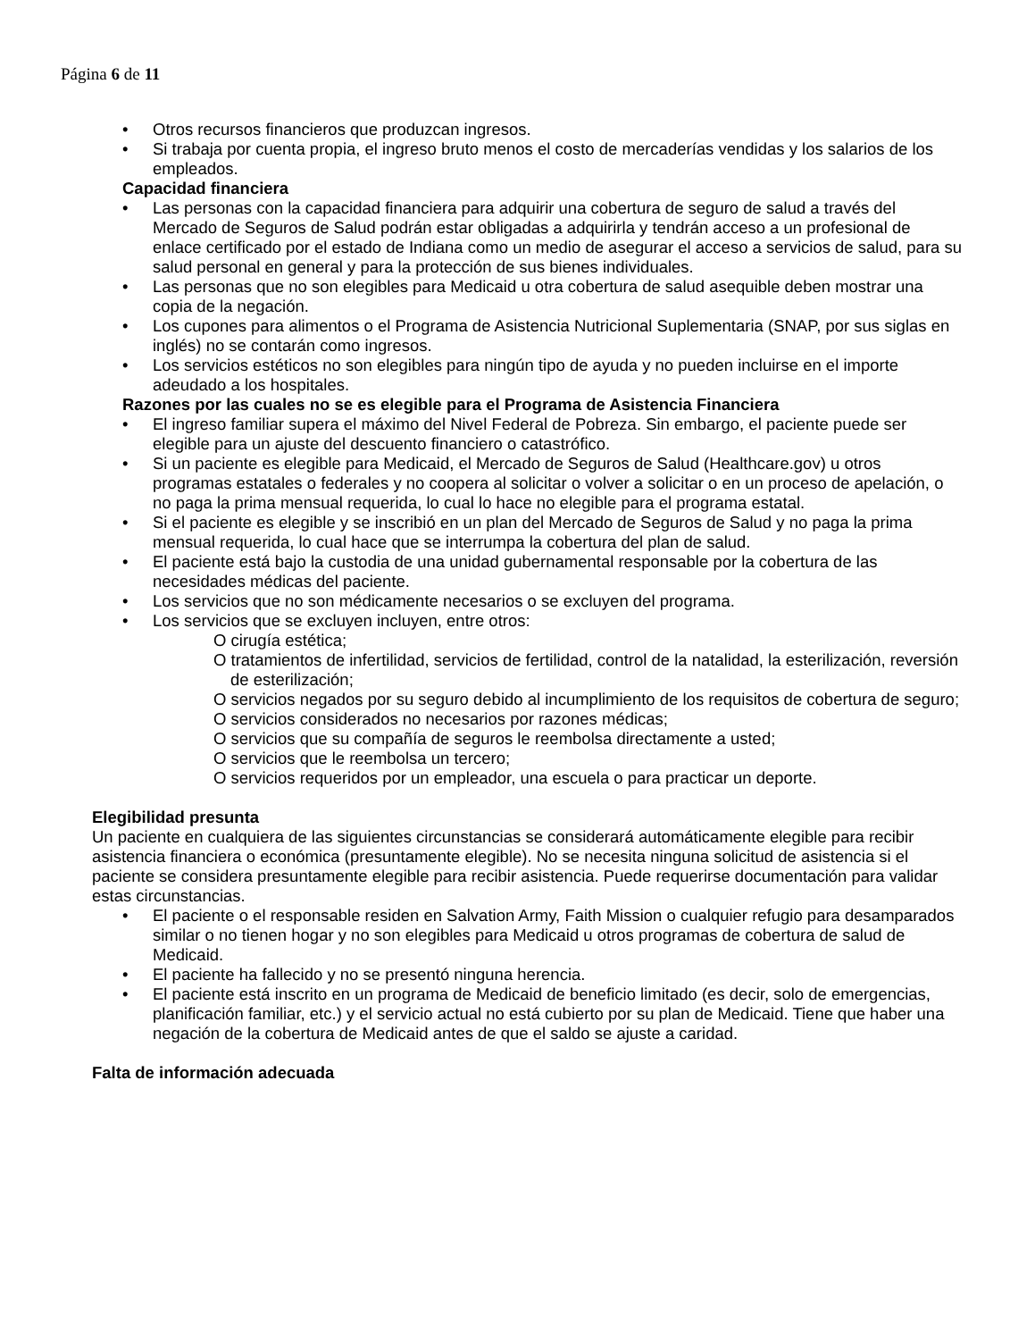Página 6 de 11
• Otros recursos financieros que produzcan ingresos.
• Si trabaja por cuenta propia, el ingreso bruto menos el costo de mercaderías vendidas y los salarios de los empleados.
Capacidad financiera
• Las personas con la capacidad financiera para adquirir una cobertura de seguro de salud a través del Mercado de Seguros de Salud podrán estar obligadas a adquirirla y tendrán acceso a un profesional de enlace certificado por el estado de Indiana como un medio de asegurar el acceso a servicios de salud, para su salud personal en general y para la protección de sus bienes individuales.
• Las personas que no son elegibles para Medicaid u otra cobertura de salud asequible deben mostrar una copia de la negación.
• Los cupones para alimentos o el Programa de Asistencia Nutricional Suplementaria (SNAP, por sus siglas en inglés) no se contarán como ingresos.
• Los servicios estéticos no son elegibles para ningún tipo de ayuda y no pueden incluirse en el importe adeudado a los hospitales.
Razones por las cuales no se es elegible para el Programa de Asistencia Financiera
• El ingreso familiar supera el máximo del Nivel Federal de Pobreza. Sin embargo, el paciente puede ser elegible para un ajuste del descuento financiero o catastrófico.
• Si un paciente es elegible para Medicaid, el Mercado de Seguros de Salud (Healthcare.gov) u otros programas estatales o federales y no coopera al solicitar o volver a solicitar o en un proceso de apelación, o no paga la prima mensual requerida, lo cual lo hace no elegible para el programa estatal.
• Si el paciente es elegible y se inscribió en un plan del Mercado de Seguros de Salud y no paga la prima mensual requerida, lo cual hace que se interrumpa la cobertura del plan de salud.
• El paciente está bajo la custodia de una unidad gubernamental responsable por la cobertura de las necesidades médicas del paciente.
• Los servicios que no son médicamente necesarios o se excluyen del programa.
• Los servicios que se excluyen incluyen, entre otros:
O cirugía estética;
O tratamientos de infertilidad, servicios de fertilidad, control de la natalidad, la esterilización, reversión de esterilización;
O servicios negados por su seguro debido al incumplimiento de los requisitos de cobertura de seguro;
O servicios considerados no necesarios por razones médicas;
O servicios que su compañía de seguros le reembolsa directamente a usted;
O servicios que le reembolsa un tercero;
O servicios requeridos por un empleador, una escuela o para practicar un deporte.
Elegibilidad presunta
Un paciente en cualquiera de las siguientes circunstancias se considerará automáticamente elegible para recibir asistencia financiera o económica (presuntamente elegible). No se necesita ninguna solicitud de asistencia si el paciente se considera presuntamente elegible para recibir asistencia. Puede requerirse documentación para validar estas circunstancias.
• El paciente o el responsable residen en Salvation Army, Faith Mission o cualquier refugio para desamparados similar o no tienen hogar y no son elegibles para Medicaid u otros programas de cobertura de salud de Medicaid.
• El paciente ha fallecido y no se presentó ninguna herencia.
• El paciente está inscrito en un programa de Medicaid de beneficio limitado (es decir, solo de emergencias, planificación familiar, etc.) y el servicio actual no está cubierto por su plan de Medicaid. Tiene que haber una negación de la cobertura de Medicaid antes de que el saldo se ajuste a caridad.
Falta de información adecuada